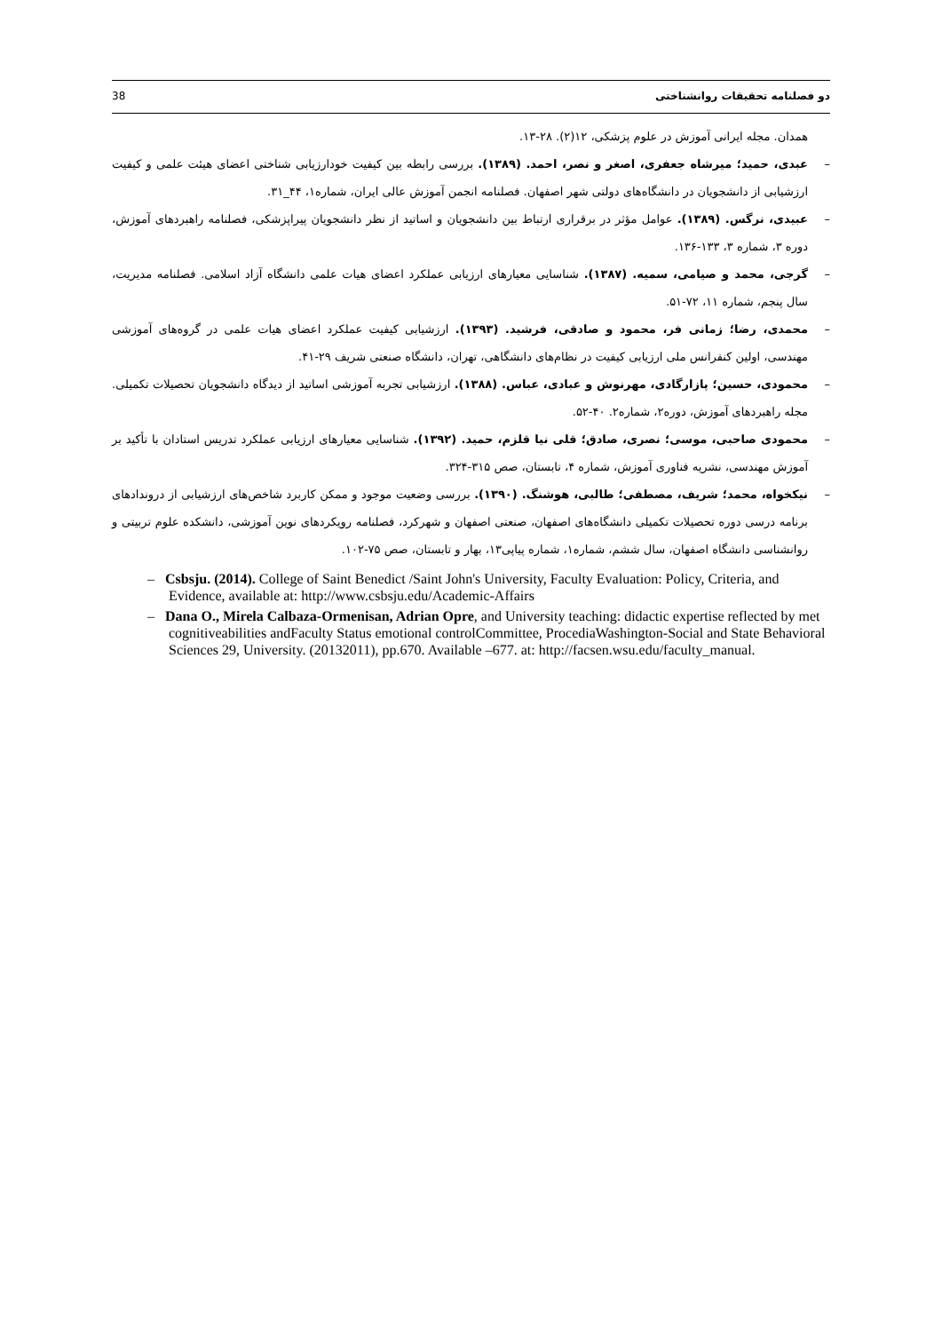38 دو فصلنامه تحقیقات روانشناختی
همدان. مجله ایرانی آموزش در علوم پزشکی، ۱۲(۲). ۲۸-۱۳.
– عبدی، حمید؛ میرشاه جعفری، اصغر و نصر، احمد. (۱۳۸۹). بررسی رابطه بین کیفیت خودارزیابی شناختی اعضای هیئت علمی و کیفیت ارزشیابی از دانشجویان در دانشگاه‌های دولتی شهر اصفهان. فصلنامه انجمن آموزش عالی ایران، شماره۱، ۴۴_۳۱.
– عبیدی، نرگس. (۱۳۸۹). عوامل مؤثر در برقراری ارتباط بین دانشجویان و اساتید از نظر دانشجویان پیراپزشکی، فصلنامه راهبردهای آموزش، دوره ۳، شماره ۳، ۱۳۳-۱۳۶.
– گرجی، محمد و صیامی، سمیه. (۱۳۸۷). شناسایی معیارهای ارزیابی عملکرد اعضای هیات علمی دانشگاه آزاد اسلامی. فصلنامه مدیریت، سال پنجم، شماره ۱۱، ۷۲-۵۱.
– محمدی، رضا؛ زمانی فر، محمود و صادقی، فرشید. (۱۳۹۳). ارزشیابی کیفیت عملکرد اعضای هیات علمی در گروه‌های آموزشی مهندسی، اولین کنفرانس ملی ارزیابی کیفیت در نظام‌های دانشگاهی، تهران، دانشگاه صنعتی شریف ۲۹-۴۱.
– محمودی، حسین؛ پازارگادی، مهرنوش و عبادی، عباس. (۱۳۸۸). ارزشیابی تجربه آموزشی اساتید از دیدگاه دانشجویان تحصیلات تکمیلی. مجله راهبردهای آموزش، دوره۲، شماره۲. ۴۰-۵۲.
– محمودی صاحبی، موسی؛ نصری، صادق؛ قلی نیا قلزم، حمید. (۱۳۹۲). شناسایی معیارهای ارزیابی عملکرد تدریس استادان با تأکید بر آموزش مهندسی، نشریه فناوری آموزش، شماره ۴، تابستان، صص ۳۱۵-۳۲۴.
– نیکخواه، محمد؛ شریف، مصطفی؛ طالبی، هوشنگ. (۱۳۹۰). بررسی وضعیت موجود و ممکن کاربرد شاخص‌های ارزشیابی از دروندادهای برنامه درسی دوره تحصیلات تکمیلی دانشگاه‌های اصفهان، صنعتی اصفهان و شهرکرد، فصلنامه رویکردهای نوین آموزشی، دانشکده علوم تربیتی و روانشناسی دانشگاه اصفهان، سال ششم، شماره۱، شماره پیاپی۱۳، بهار و تابستان، صص ۷۵-۱۰۲.
– Csbsju. (2014). College of Saint Benedict /Saint John's University, Faculty Evaluation: Policy, Criteria, and Evidence, available at: http://www.csbsju.edu/Academic-Affairs
– Dana O., Mirela Calbaza-Ormenisan, Adrian Opre, and University teaching: didactic expertise reflected by met cognitiveabilities andFaculty Status emotional controlCommittee, ProcediaWashington-Social and State Behavioral Sciences 29, University. (20132011), pp.670. Available –677. at: http://facsen.wsu.edu/faculty_manual.